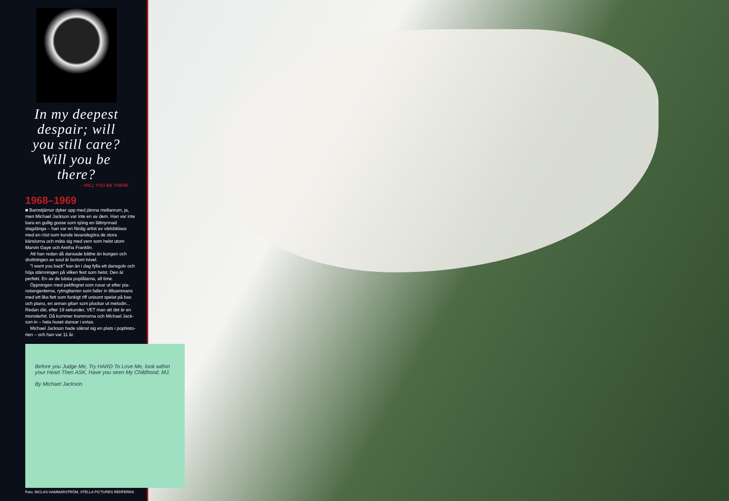In my deepest despair; will you still care? Will you be there?
– WILL YOU BE THERE
1968–1969
■ Barnstjärnor dyker upp med jämna mellanrum, ja, men Michael Jackson var inte en av dem. Han var inte bara en gullig gosse som sjöng en lättnynnad slagdänga – han var en färdig artist av världsklass med en röst som kunde levandegöra de stora känslorna och mäta sig med vem som helst utom Marvin Gaye och Aretha Franklin.
Att han redan då dansade bättre än kungen och drottningen av soul är bortom tvivel.
”I want you back” kan än i dag fylla ett dansgolv och höja stämningen på vilken fest som helst. Den är perfekt. En av de bästa poplåtarna, all time.
Öppningen med pekfingret som rusar ut efter pia­notangenterna, rytmgitarren som faller in tillsammans med ett lika fett som funkigt riff unisont spelat på bas och piano, en annan gitarr som plockar ut melodin... Redan där, efter 19 sekunder, VET man att det är en monsterhit. Då kommer trummorna och Michael Jack­son in – hela huset dansar i extas.
Michael Jackson hade säkrat sig en plats i pophisto­rien – och han var 11 år.
Before you Judge Me, Try HARD To Love Me, look within your Heart Then ASK, Have you seen My Childhood. MJ.
By Michael Jackson
Foto: NICLAS HAMMARSTRÖM, STELLA PICTURES REDFERNS